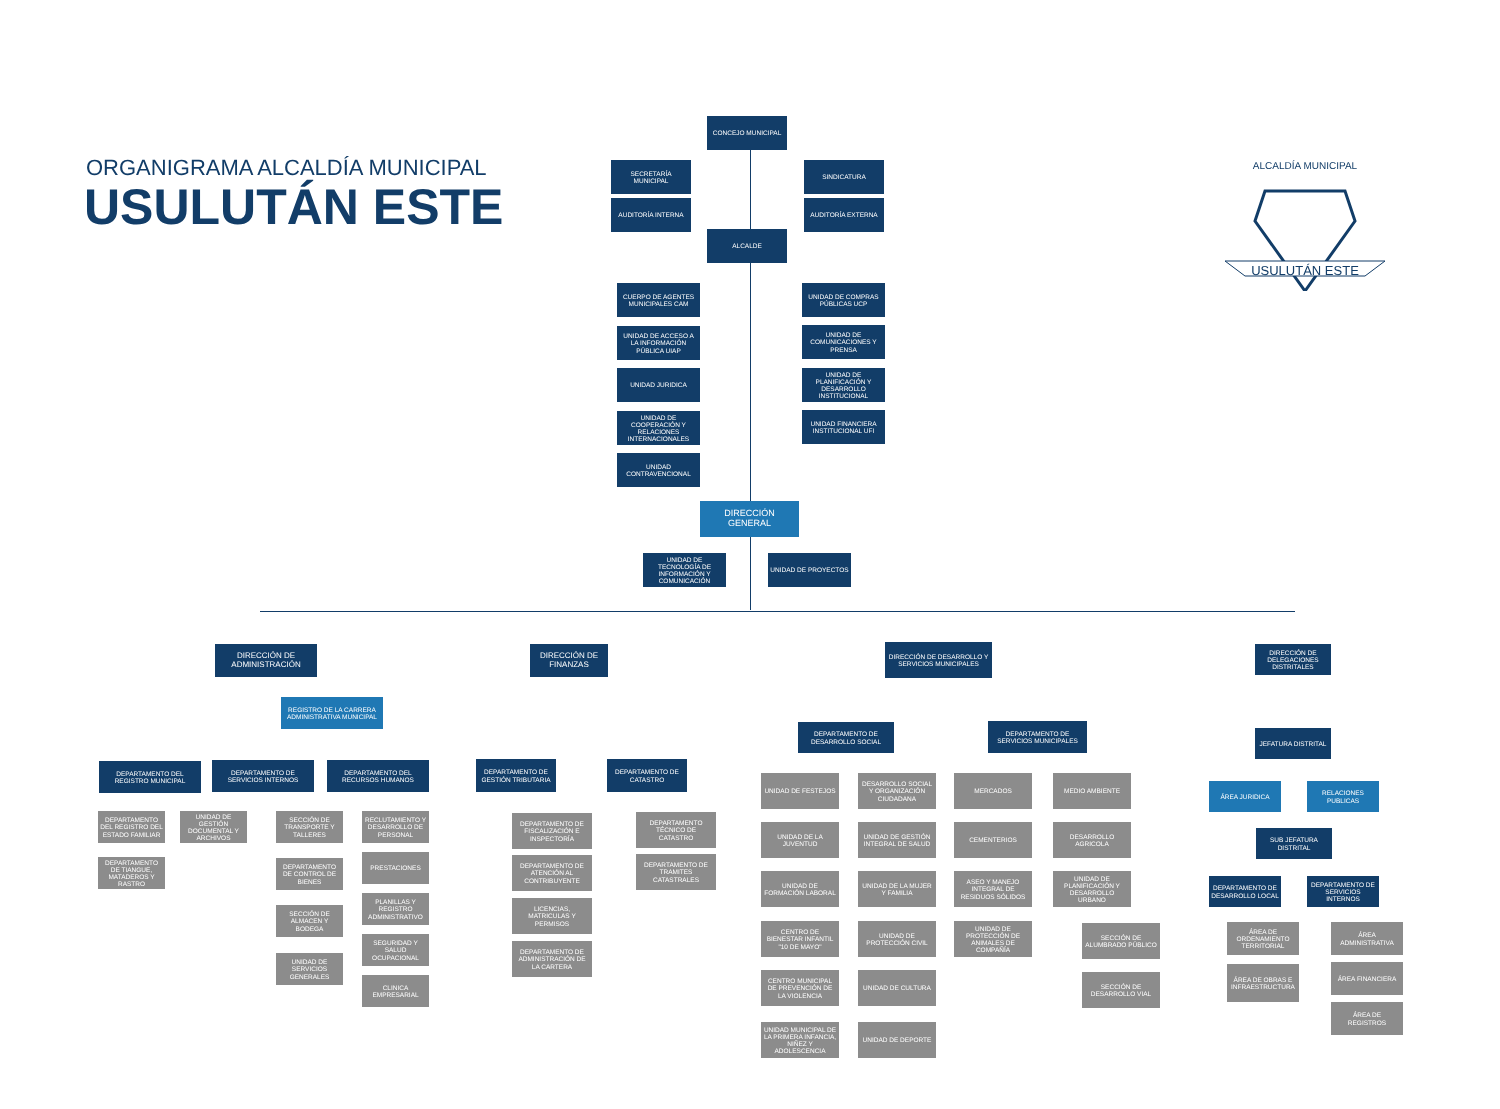ORGANIGRAMA ALCALDÍA MUNICIPAL
USULUTÁN ESTE
ALCALDÍA MUNICIPAL
USULUTÁN ESTE
CONCEJO MUNICIPAL
SECRETARÍA MUNICIPAL SINDICATURA
AUDITORÍA INTERNA AUDITORÍA EXTERNA
ALCALDE
CUERPO DE AGENTES MUNICIPALES CAM
UNIDAD DE COMPRAS PÚBLICAS UCP
UNIDAD DE ACCESO A LA INFORMACIÓN PÚBLICA UIAP
UNIDAD DE COMUNICACIONES Y PRENSA
UNIDAD JURIDICA
UNIDAD DE PLANIFICACIÓN Y DESARROLLO INSTITUCIONAL
UNIDAD DE COOPERACIÓN Y RELACIONES INTERNACIONALES
UNIDAD FINANCIERA INSTITUCIONAL UFI
UNIDAD CONTRAVENCIONAL
DIRECCIÓN GENERAL
UNIDAD DE TECNOLOGÍA DE INFORMACIÓN Y COMUNICACIÓN
UNIDAD DE PROYECTOS
DIRECCIÓN DE ADMINISTRACIÓN
DIRECCIÓN DE FINANZAS
DIRECCIÓN DE DESARROLLO Y SERVICIOS MUNICIPALES
DIRECCIÓN DE DELEGACIONES DISTRITALES
REGISTRO DE LA CARRERA ADMINISTRATIVA MUNICIPAL
DEPARTAMENTO DEL REGISTRO MUNICIPAL
DEPARTAMENTO DE SERVICIOS INTERNOS
DEPARTAMENTO DEL RECURSOS HUMANOS
DEPARTAMENTO DEL REGISTRO DEL ESTADO FAMILIAR
DEPARTAMENTO DE TIANGUE, MATADEROS Y RASTRO
UNIDAD DE GESTIÓN DOCUMENTAL Y ARCHIVOS
SECCIÓN DE TRANSPORTE Y TALLERES
DEPARTAMENTO DE CONTROL DE BIENES
SECCIÓN DE ALMACEN Y BODEGA
UNIDAD DE SERVICIOS GENERALES
RECLUTAMIENTO Y DESARROLLO DE PERSONAL
PRESTACIONES
PLANILLAS Y REGISTRO ADMINISTRATIVO
SEGURIDAD Y SALUD OCUPACIONAL
CLINICA EMPRESARIAL
DEPARTAMENTO DE GESTIÓN TRIBUTARIA
DEPARTAMENTO DE CATASTRO
DEPARTAMENTO DE FISCALIZACIÓN E INSPECTORÍA
DEPARTAMENTO DE ATENCIÓN AL CONTRIBUYENTE
LICENCIAS, MATRICULAS Y PERMISOS
DEPARTAMENTO DE ADMINISTRACIÓN DE LA CARTERA
DEPARTAMENTO TÉCNICO DE CATASTRO
DEPARTAMENTO DE TRAMITES CATASTRALES
DEPARTAMENTO DE DESARROLLO SOCIAL
DEPARTAMENTO DE SERVICIOS MUNICIPALES
UNIDAD DE FESTEJOS
UNIDAD DE LA JUVENTUD
UNIDAD DE FORMACIÓN LABORAL
CENTRO DE BIENESTAR INFANTIL "10 DE MAYO"
CENTRO MUNICIPAL DE PREVENCIÓN DE LA VIOLENCIA
UNIDAD MUNICIPAL DE LA PRIMERA INFANCIA, NIÑEZ Y ADOLESCENCIA
DESARROLLO SOCIAL Y ORGANIZACIÓN CIUDADANA
UNIDAD DE GESTIÓN INTEGRAL DE SALUD
UNIDAD DE LA MUJER Y FAMILIA
UNIDAD DE PROTECCIÓN CIVIL
UNIDAD DE CULTURA
UNIDAD DE DEPORTE
MERCADOS
CEMENTERIOS
ASEO Y MANEJO INTEGRAL DE RESIDUOS SÓLIDOS
UNIDAD DE PROTECCIÓN DE ANIMALES DE COMPAÑÍA
MEDIO AMBIENTE
DESARROLLO AGRICOLA
UNIDAD DE PLANIFICACIÓN Y DESARROLLO URBANO
SECCIÓN DE ALUMBRADO PÚBLICO
SECCIÓN DE DESARROLLO VIAL
JEFATURA DISTRITAL
ÁREA JURIDICA
RELACIONES PUBLICAS
SUB JEFATURA DISTRITAL
DEPARTAMENTO DE DESARROLLO LOCAL
DEPARTAMENTO DE SERVICIOS INTERNOS
ÁREA DE ORDENAMIENTO TERRITORIAL
ÁREA DE OBRAS E INFRAESTRUCTURA
ÁREA ADMINISTRATIVA
ÁREA FINANCIERA
ÁREA DE REGISTROS